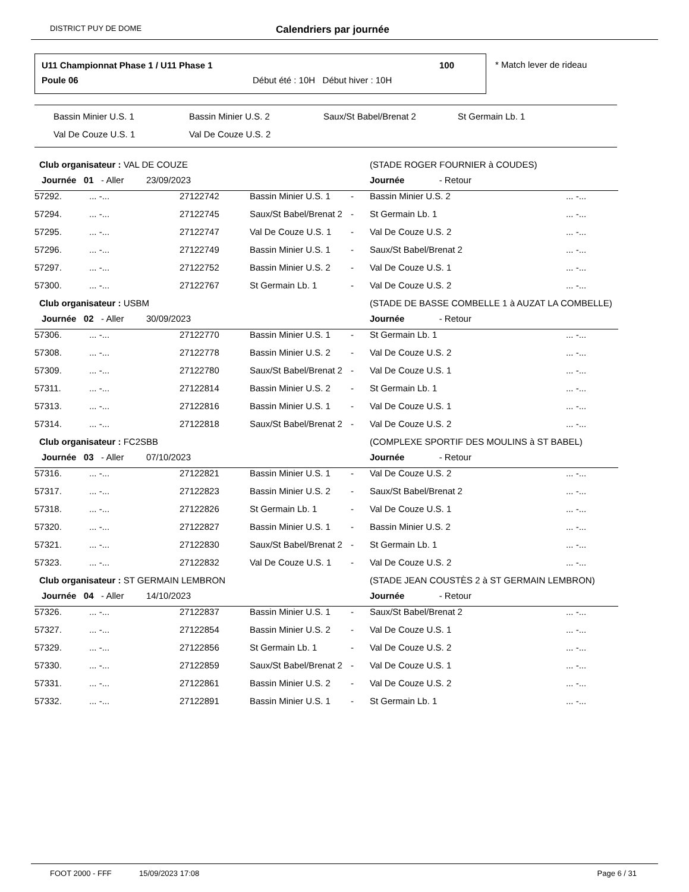DISTRICT PUY DE DOME
Calendriers par journée
U11 Championnat Phase 1 / U11 Phase 1
100
Poule 06
Début été : 10H Début hiver : 10H
* Match lever de rideau
Bassin Minier U.S. 1 Bassin Minier U.S. 2 Saux/St Babel/Brenat 2 St Germain Lb. 1
Val De Couze U.S. 1 Val De Couze U.S. 2
| Club organisateur : VAL DE COUZE | | | | | (STADE ROGER FOURNIER à COUDES) | |
| Journée 01 - Aller 23/09/2023 | | | | | Journée - Retour | |
| 57292. | ... -... | 27122742 | Bassin Minier U.S. 1 | - | Bassin Minier U.S. 2 | ... -... |
| 57294. | ... -... | 27122745 | Saux/St Babel/Brenat 2 | - | St Germain Lb. 1 | ... -... |
| 57295. | ... -... | 27122747 | Val De Couze U.S. 1 | - | Val De Couze U.S. 2 | ... -... |
| 57296. | ... -... | 27122749 | Bassin Minier U.S. 1 | - | Saux/St Babel/Brenat 2 | ... -... |
| 57297. | ... -... | 27122752 | Bassin Minier U.S. 2 | - | Val De Couze U.S. 1 | ... -... |
| 57300. | ... -... | 27122767 | St Germain Lb. 1 | - | Val De Couze U.S. 2 | ... -... |
| Club organisateur : USBM | | | | | (STADE DE BASSE COMBELLE 1 à AUZAT LA COMBELLE) | |
| Journée 02 - Aller 30/09/2023 | | | | | Journée - Retour | |
| 57306. | ... -... | 27122770 | Bassin Minier U.S. 1 | - | St Germain Lb. 1 | ... -... |
| 57308. | ... -... | 27122778 | Bassin Minier U.S. 2 | - | Val De Couze U.S. 2 | ... -... |
| 57309. | ... -... | 27122780 | Saux/St Babel/Brenat 2 | - | Val De Couze U.S. 1 | ... -... |
| 57311. | ... -... | 27122814 | Bassin Minier U.S. 2 | - | St Germain Lb. 1 | ... -... |
| 57313. | ... -... | 27122816 | Bassin Minier U.S. 1 | - | Val De Couze U.S. 1 | ... -... |
| 57314. | ... -... | 27122818 | Saux/St Babel/Brenat 2 | - | Val De Couze U.S. 2 | ... -... |
| Club organisateur : FC2SBB | | | | | (COMPLEXE SPORTIF DES MOULINS à ST BABEL) | |
| Journée 03 - Aller 07/10/2023 | | | | | Journée - Retour | |
| 57316. | ... -... | 27122821 | Bassin Minier U.S. 1 | - | Val De Couze U.S. 2 | ... -... |
| 57317. | ... -... | 27122823 | Bassin Minier U.S. 2 | - | Saux/St Babel/Brenat 2 | ... -... |
| 57318. | ... -... | 27122826 | St Germain Lb. 1 | - | Val De Couze U.S. 1 | ... -... |
| 57320. | ... -... | 27122827 | Bassin Minier U.S. 1 | - | Bassin Minier U.S. 2 | ... -... |
| 57321. | ... -... | 27122830 | Saux/St Babel/Brenat 2 | - | St Germain Lb. 1 | ... -... |
| 57323. | ... -... | 27122832 | Val De Couze U.S. 1 | - | Val De Couze U.S. 2 | ... -... |
| Club organisateur : ST GERMAIN LEMBRON | | | | | (STADE JEAN COUSTÈS 2 à ST GERMAIN LEMBRON) | |
| Journée 04 - Aller 14/10/2023 | | | | | Journée - Retour | |
| 57326. | ... -... | 27122837 | Bassin Minier U.S. 1 | - | Saux/St Babel/Brenat 2 | ... -... |
| 57327. | ... -... | 27122854 | Bassin Minier U.S. 2 | - | Val De Couze U.S. 1 | ... -... |
| 57329. | ... -... | 27122856 | St Germain Lb. 1 | - | Val De Couze U.S. 2 | ... -... |
| 57330. | ... -... | 27122859 | Saux/St Babel/Brenat 2 | - | Val De Couze U.S. 1 | ... -... |
| 57331. | ... -... | 27122861 | Bassin Minier U.S. 2 | - | Val De Couze U.S. 2 | ... -... |
| 57332. | ... -... | 27122891 | Bassin Minier U.S. 1 | - | St Germain Lb. 1 | ... -... |
FOOT 2000 - FFF 15/09/2023 17:08 Page 6 / 31